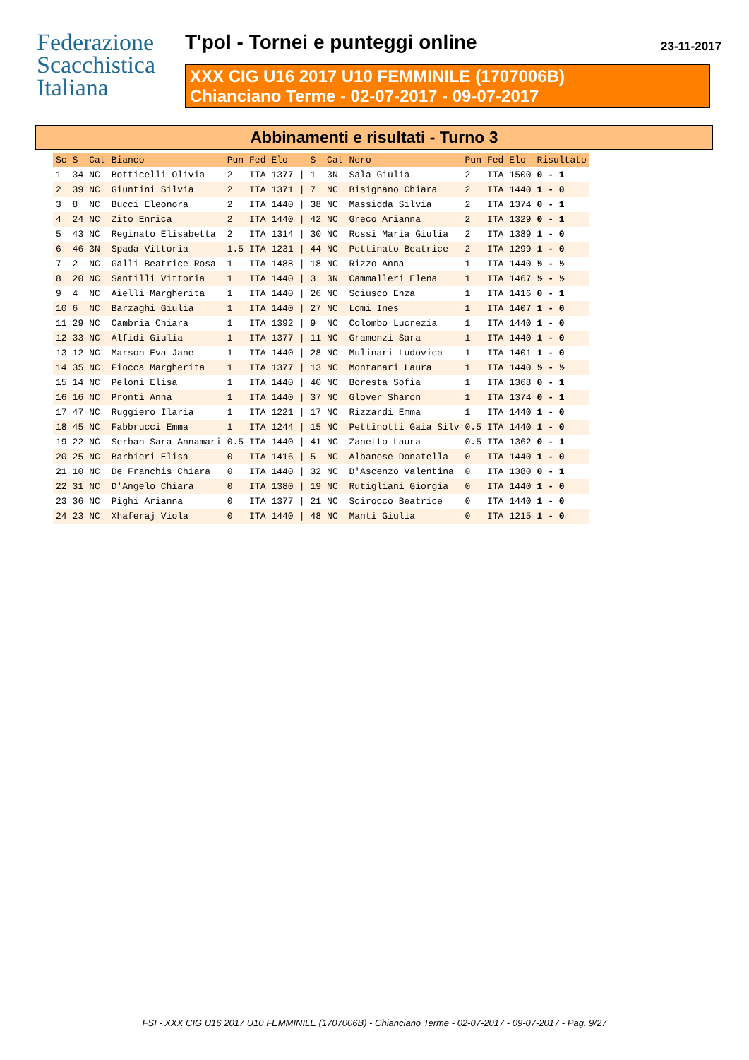Federazione
Scacchistica
Italiana
T'pol - Tornei e punteggi online 23-11-2017
XXX CIG U16 2017 U10 FEMMINILE (1707006B)
Chianciano Terme - 02-07-2017 - 09-07-2017
Abbinamenti e risultati - Turno 3
| Sc | S | Cat | Bianco | Pun | Fed | Elo | | S | Cat | Nero | Pun | Fed | Elo | Risultato |
| --- | --- | --- | --- | --- | --- | --- | --- | --- | --- | --- | --- | --- | --- | --- |
| 1 | 34 | NC | Botticelli Olivia | 2 | ITA | 1377 | / | 1 | 3N | Sala Giulia | 2 | ITA | 1500 | 0 - 1 |
| 2 | 39 | NC | Giuntini Silvia | 2 | ITA | 1371 | / | 7 | NC | Bisignano Chiara | 2 | ITA | 1440 | 1 - 0 |
| 3 | 8 | NC | Bucci Eleonora | 2 | ITA | 1440 | / | 38 | NC | Massidda Silvia | 2 | ITA | 1374 | 0 - 1 |
| 4 | 24 | NC | Zito Enrica | 2 | ITA | 1440 | / | 42 | NC | Greco Arianna | 2 | ITA | 1329 | 0 - 1 |
| 5 | 43 | NC | Reginato Elisabetta | 2 | ITA | 1314 | / | 30 | NC | Rossi Maria Giulia | 2 | ITA | 1389 | 1 - 0 |
| 6 | 46 | 3N | Spada Vittoria | 1.5 | ITA | 1231 | / | 44 | NC | Pettinato Beatrice | 2 | ITA | 1299 | 1 - 0 |
| 7 | 2 | NC | Galli Beatrice Rosa | 1 | ITA | 1488 | / | 18 | NC | Rizzo Anna | 1 | ITA | 1440 | ½ - ½ |
| 8 | 20 | NC | Santilli Vittoria | 1 | ITA | 1440 | / | 3 | 3N | Cammalleri Elena | 1 | ITA | 1467 | ½ - ½ |
| 9 | 4 | NC | Aielli Margherita | 1 | ITA | 1440 | / | 26 | NC | Sciusco Enza | 1 | ITA | 1416 | 0 - 1 |
| 10 | 6 | NC | Barzaghi Giulia | 1 | ITA | 1440 | / | 27 | NC | Lomi Ines | 1 | ITA | 1407 | 1 - 0 |
| 11 | 29 | NC | Cambria Chiara | 1 | ITA | 1392 | / | 9 | NC | Colombo Lucrezia | 1 | ITA | 1440 | 1 - 0 |
| 12 | 33 | NC | Alfidi Giulia | 1 | ITA | 1377 | / | 11 | NC | Gramenzi Sara | 1 | ITA | 1440 | 1 - 0 |
| 13 | 12 | NC | Marson Eva Jane | 1 | ITA | 1440 | / | 28 | NC | Mulinari Ludovica | 1 | ITA | 1401 | 1 - 0 |
| 14 | 35 | NC | Fiocca Margherita | 1 | ITA | 1377 | / | 13 | NC | Montanari Laura | 1 | ITA | 1440 | ½ - ½ |
| 15 | 14 | NC | Peloni Elisa | 1 | ITA | 1440 | / | 40 | NC | Boresta Sofia | 1 | ITA | 1368 | 0 - 1 |
| 16 | 16 | NC | Pronti Anna | 1 | ITA | 1440 | / | 37 | NC | Glover Sharon | 1 | ITA | 1374 | 0 - 1 |
| 17 | 47 | NC | Ruggiero Ilaria | 1 | ITA | 1221 | / | 17 | NC | Rizzardi Emma | 1 | ITA | 1440 | 1 - 0 |
| 18 | 45 | NC | Fabbrucci Emma | 1 | ITA | 1244 | / | 15 | NC | Pettinotti Gaia Silv | 0.5 | ITA | 1440 | 1 - 0 |
| 19 | 22 | NC | Serban Sara Annamari | 0.5 | ITA | 1440 | / | 41 | NC | Zanetto Laura | 0.5 | ITA | 1362 | 0 - 1 |
| 20 | 25 | NC | Barbieri Elisa | 0 | ITA | 1416 | / | 5 | NC | Albanese Donatella | 0 | ITA | 1440 | 1 - 0 |
| 21 | 10 | NC | De Franchis Chiara | 0 | ITA | 1440 | / | 32 | NC | D'Ascenzo Valentina | 0 | ITA | 1380 | 0 - 1 |
| 22 | 31 | NC | D'Angelo Chiara | 0 | ITA | 1380 | / | 19 | NC | Rutigliani Giorgia | 0 | ITA | 1440 | 1 - 0 |
| 23 | 36 | NC | Pighi Arianna | 0 | ITA | 1377 | / | 21 | NC | Scirocco Beatrice | 0 | ITA | 1440 | 1 - 0 |
| 24 | 23 | NC | Xhaferaj Viola | 0 | ITA | 1440 | / | 48 | NC | Manti Giulia | 0 | ITA | 1215 | 1 - 0 |
FSI - XXX CIG U16 2017 U10 FEMMINILE (1707006B) - Chianciano Terme - 02-07-2017 - 09-07-2017 - Pag. 9/27